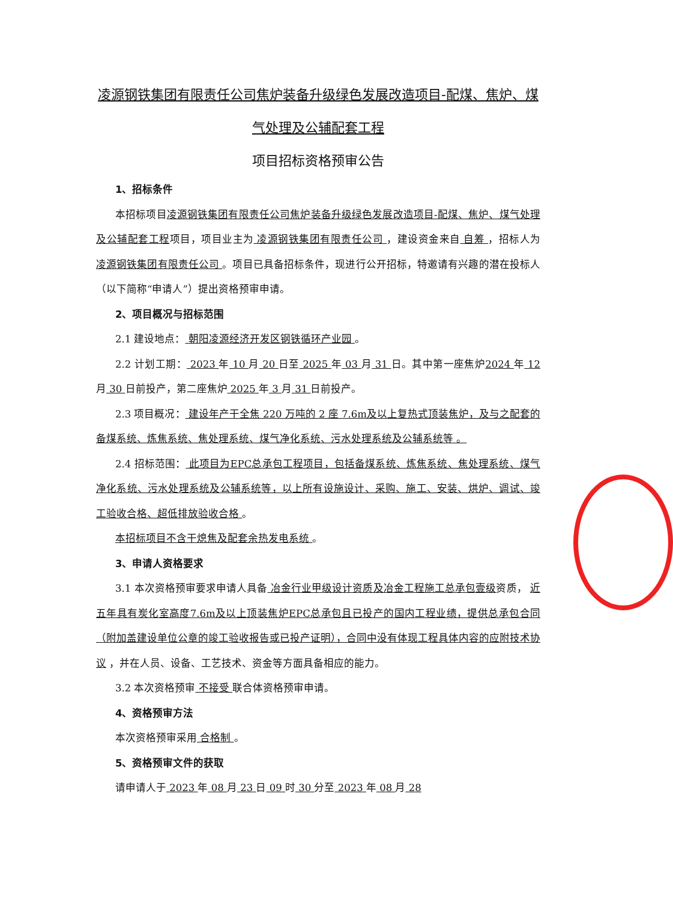凌源钢铁集团有限责任公司焦炉装备升级绿色发展改造项目-配煤、焦炉、煤气处理及公辅配套工程
项目招标资格预审公告
1、招标条件
本招标项目凌源钢铁集团有限责任公司焦炉装备升级绿色发展改造项目-配煤、焦炉、煤气处理及公辅配套工程项目，项目业主为 凌源钢铁集团有限责任公司 ，建设资金来自 自筹 ，招标人为 凌源钢铁集团有限责任公司 。项目已具备招标条件，现进行公开招标，特邀请有兴趣的潜在投标人（以下简称“申请人”）提出资格预审申请。
2、项目概况与招标范围
2.1 建设地点： 朝阳凌源经济开发区钢铁循环产业园 。
2.2 计划工期： 2023 年 10 月 20 日至 2025 年 03 月 31 日。其中第一座焦炉2024 年 12 月 30 日前投产，第二座焦炉 2025 年 3 月 31 日前投产。
2.3 项目概况： 建设年产干全焦 220 万吨的 2 座 7.6m及以上复热式顶装焦炉，及与之配套的备煤系统、炼焦系统、焦处理系统、煤气净化系统、污水处理系统及公辅系统等 。
2.4 招标范围： 此项目为EPC总承包工程项目，包括备煤系统、炼焦系统、焦处理系统、煤气净化系统、污水处理系统及公辅系统等，以上所有设施设计、采购、施工、安装、烘炉、调试、竣工验收合格、超低排放验收合格 。
本招标项目不含干熄焦及配套余热发电系统 。
3、申请人资格要求
3.1 本次资格预审要求申请人具备 冶金行业甲级设计资质及冶金工程施工总承包壹级资质， 近五年具有炭化室高度7.6m及以上顶装焦炉EPC总承包且已投产的国内工程业绩，提供总承包合同（附加盖建设单位公章的竣工验收报告或已投产证明），合同中没有体现工程具体内容的应附技术协议 ，并在人员、设备、工艺技术、资金等方面具备相应的能力。
3.2 本次资格预审 不接受 联合体资格预审申请。
4、资格预审方法
本次资格预审采用 合格制 。
5、资格预审文件的获取
请申请人于 2023 年 08 月 23 日 09 时 30 分至 2023 年 08 月 28